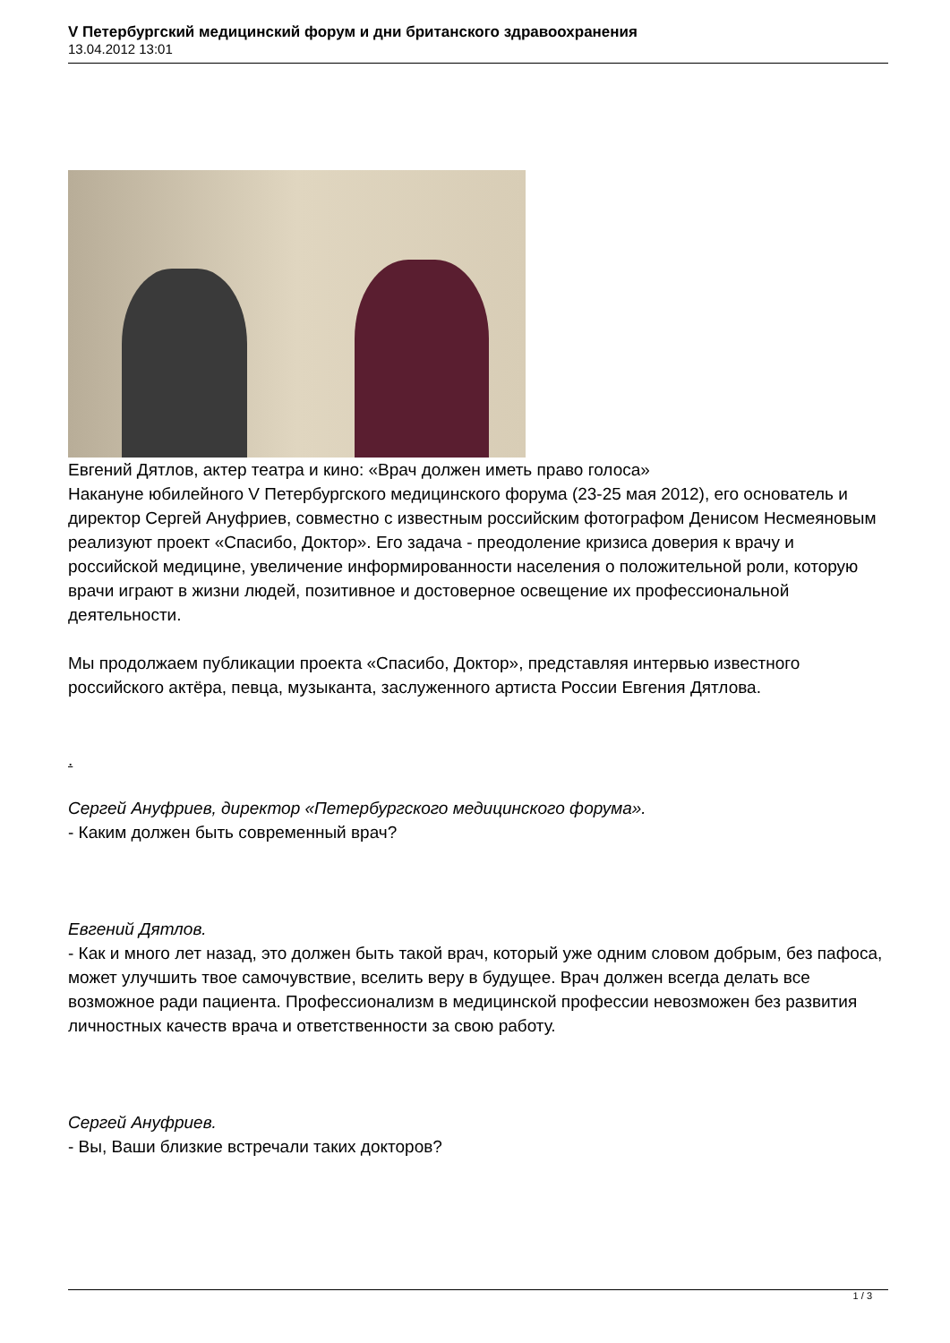V Петербургский медицинский форум и дни британского здравоохранения
13.04.2012 13:01
Евгений Дятлов, актер театра и кино: «Врач должен иметь право голоса»
Накануне юбилейного V Петербургского медицинского форума (23-25 мая 2012), его основатель и директор Сергей Ануфриев, совместно с известным российским фотографом Денисом Несмеяновым реализуют проект «Спасибо, Доктор». Его задача - преодоление кризиса доверия к врачу и российской медицине, увеличение информированности населения о положительной роли, которую врачи играют в жизни людей, позитивное и достоверное освещение их профессиональной деятельности.
Мы продолжаем публикации проекта «Спасибо, Доктор», представляя интервью известного российского актёра, певца, музыканта, заслуженного артиста России Евгения Дятлова.
.
Сергей Ануфриев, директор «Петербургского медицинского форума».
- Каким должен быть современный врач?
Евгений Дятлов.
- Как и много лет назад, это должен быть такой врач, который уже одним словом добрым, без пафоса, может улучшить твое самочувствие, вселить веру в будущее. Врач должен всегда делать все возможное ради пациента. Профессионализм в медицинской профессии невозможен без развития личностных качеств врача и ответственности за свою работу.
Сергей Ануфриев.
- Вы, Ваши близкие встречали таких докторов?
1 / 3